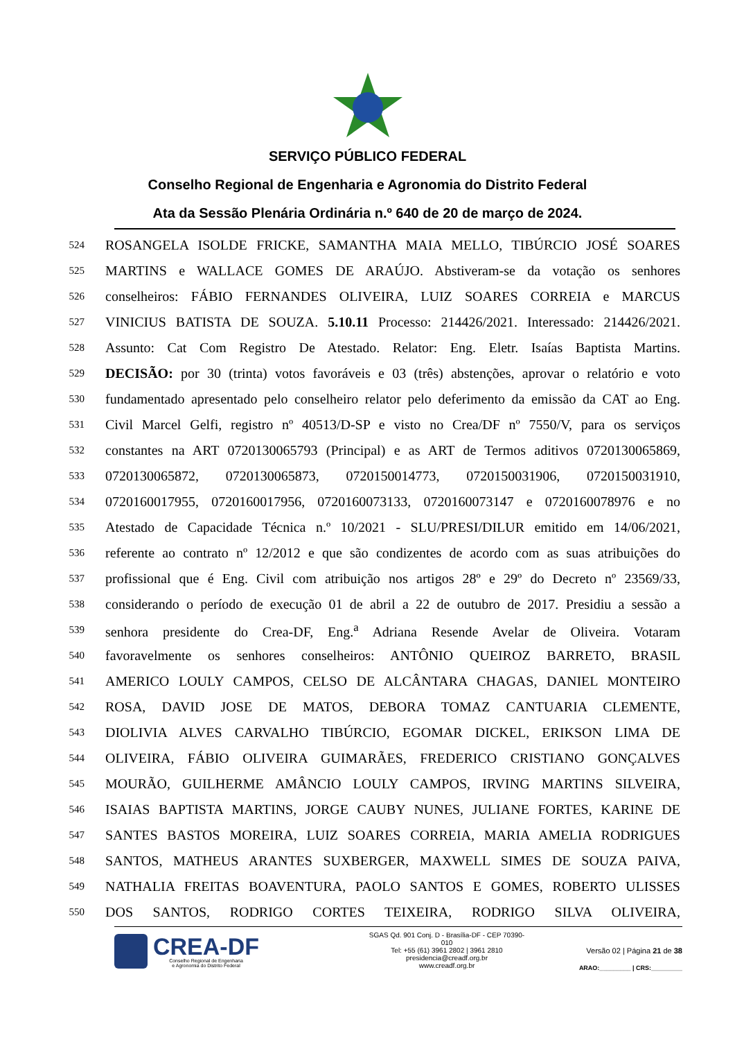SERVIÇO PÚBLICO FEDERAL
Conselho Regional de Engenharia e Agronomia do Distrito Federal
Ata da Sessão Plenária Ordinária n.º 640 de 20 de março de 2024.
524 ROSANGELA ISOLDE FRICKE, SAMANTHA MAIA MELLO, TIBÚRCIO JOSÉ SOARES
525 MARTINS e WALLACE GOMES DE ARAÚJO. Abstiveram-se da votação os senhores
526 conselheiros: FÁBIO FERNANDES OLIVEIRA, LUIZ SOARES CORREIA e MARCUS
527 VINICIUS BATISTA DE SOUZA. 5.10.11 Processo: 214426/2021. Interessado: 214426/2021.
528 Assunto: Cat Com Registro De Atestado. Relator: Eng. Eletr. Isaías Baptista Martins.
529 DECISÃO: por 30 (trinta) votos favoráveis e 03 (três) abstenções, aprovar o relatório e voto
530 fundamentado apresentado pelo conselheiro relator pelo deferimento da emissão da CAT ao Eng.
531 Civil Marcel Gelfi, registro nº 40513/D-SP e visto no Crea/DF nº 7550/V, para os serviços
532 constantes na ART 0720130065793 (Principal) e as ART de Termos aditivos 0720130065869,
533 0720130065872, 0720130065873, 0720150014773, 0720150031906, 0720150031910,
534 0720160017955, 0720160017956, 0720160073133, 0720160073147 e 0720160078976 e no
535 Atestado de Capacidade Técnica n.º 10/2021 - SLU/PRESI/DILUR emitido em 14/06/2021,
536 referente ao contrato nº 12/2012 e que são condizentes de acordo com as suas atribuições do
537 profissional que é Eng. Civil com atribuição nos artigos 28º e 29º do Decreto nº 23569/33,
538 considerando o período de execução 01 de abril a 22 de outubro de 2017. Presidiu a sessão a
539 senhora presidente do Crea-DF, Eng.<sup>a</sup> Adriana Resende Avelar de Oliveira. Votaram
540 favoravelmente os senhores conselheiros: ANTÔNIO QUEIROZ BARRETO, BRASIL
541 AMERICO LOULY CAMPOS, CELSO DE ALCÂNTARA CHAGAS, DANIEL MONTEIRO
542 ROSA, DAVID JOSE DE MATOS, DEBORA TOMAZ CANTUARIA CLEMENTE,
543 DIOLIVIA ALVES CARVALHO TIBÚRCIO, EGOMAR DICKEL, ERIKSON LIMA DE
544 OLIVEIRA, FÁBIO OLIVEIRA GUIMARÃES, FREDERICO CRISTIANO GONÇALVES
545 MOURÃO, GUILHERME AMÂNCIO LOULY CAMPOS, IRVING MARTINS SILVEIRA,
546 ISAIAS BAPTISTA MARTINS, JORGE CAUBY NUNES, JULIANE FORTES, KARINE DE
547 SANTES BASTOS MOREIRA, LUIZ SOARES CORREIA, MARIA AMELIA RODRIGUES
548 SANTOS, MATHEUS ARANTES SUXBERGER, MAXWELL SIMES DE SOUZA PAIVA,
549 NATHALIA FREITAS BOAVENTURA, PAOLO SANTOS E GOMES, ROBERTO ULISSES
550 DOS SANTOS, RODRIGO CORTES TEIXEIRA, RODRIGO SILVA OLIVEIRA,
CREA-DF
Conselho Regional de Engenharia
e Agronomia do Distrito Federal
SGAS Qd. 901 Conj. D - Brasília-DF - CEP 70390-010
Tel: +55 (61) 3961 2802 | 3961 2810
presidencia@creadf.org.br
www.creadf.org.br
Versão 02 | Página 21 de 38
ARAO:_________ | CRS:_________